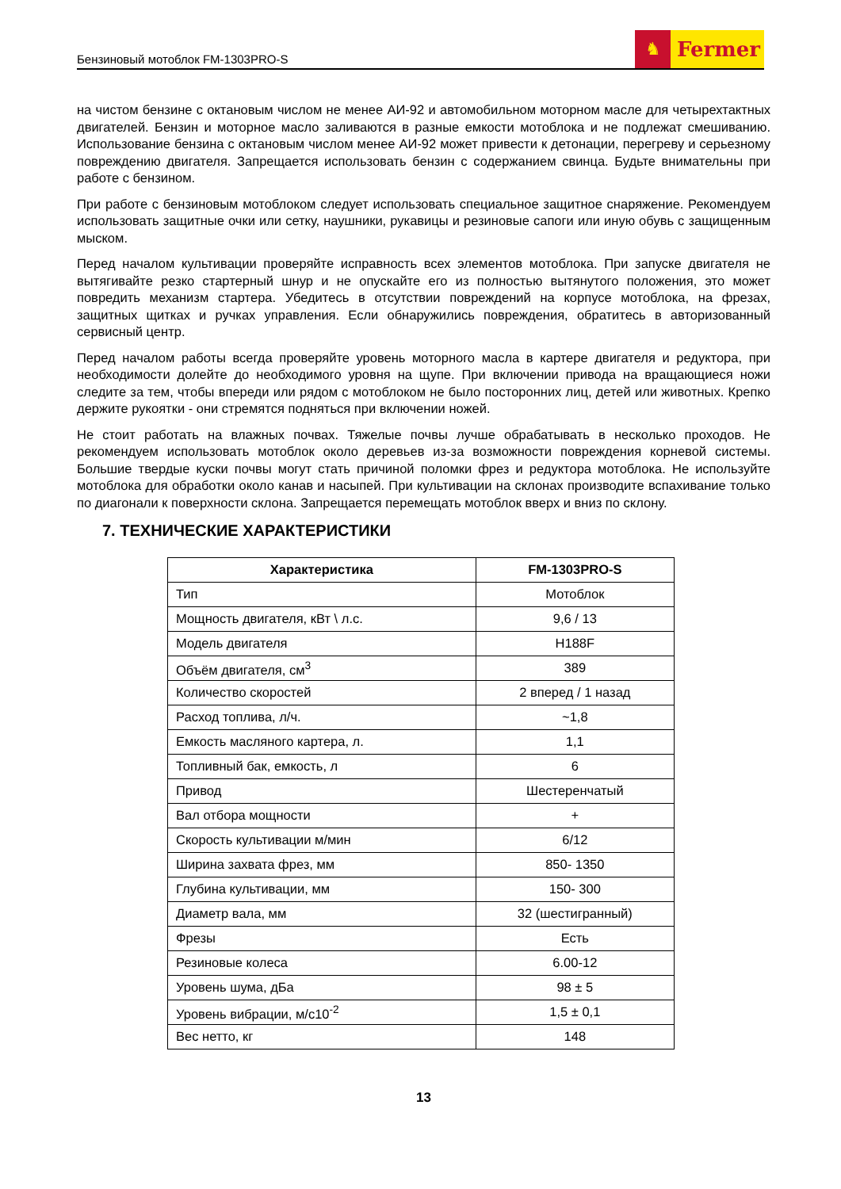Бензиновый мотоблок FM-1303PRO-S
♞
Fermer
на чистом бензине с октановым числом не менее АИ-92 и автомобильном моторном масле для четырехтактных двигателей. Бензин и моторное масло заливаются в разные емкости мотоблока и не подлежат смешиванию. Использование бензина с октановым числом менее АИ-92 может привести к детонации, перегреву и серьезному повреждению двигателя. Запрещается использовать бензин с содержанием свинца. Будьте внимательны при работе с бензином.
При работе с бензиновым мотоблоком следует использовать специальное защитное снаряжение. Рекомендуем использовать защитные очки или сетку, наушники, рукавицы и резиновые сапоги или иную обувь с защищенным мыском.
Перед началом культивации проверяйте исправность всех элементов мотоблока. При запуске двигателя не вытягивайте резко стартерный шнур и не опускайте его из полностью вытянутого положения, это может повредить механизм стартера. Убедитесь в отсутствии повреждений на корпусе мотоблока, на фрезах, защитных щитках и ручках управления. Если обнаружились повреждения, обратитесь в авторизованный сервисный центр.
Перед началом работы всегда проверяйте уровень моторного масла в картере двигателя и редуктора, при необходимости долейте до необходимого уровня на щупе. При включении привода на вращающиеся ножи следите за тем, чтобы впереди или рядом с мотоблоком не было посторонних лиц, детей или животных. Крепко держите рукоятки - они стремятся подняться при включении ножей.
Не стоит работать на влажных почвах. Тяжелые почвы лучше обрабатывать в несколько проходов. Не рекомендуем использовать мотоблок около деревьев из-за возможности повреждения корневой системы. Большие твердые куски почвы могут стать причиной поломки фрез и редуктора мотоблока. Не используйте мотоблока для обработки около канав и насыпей. При культивации на склонах производите вспахивание только по диагонали к поверхности склона. Запрещается перемещать мотоблок вверх и вниз по склону.
7. ТЕХНИЧЕСКИЕ ХАРАКТЕРИСТИКИ
| Характеристика | FM-1303PRO-S |
| --- | --- |
| Тип | Мотоблок |
| Мощность двигателя, кВт \ л.с. | 9,6 / 13 |
| Модель двигателя | H188F |
| Объём двигателя, см<sup>3</sup> | 389 |
| Количество скоростей | 2 вперед / 1 назад |
| Расход топлива, л/ч. | ~1,8 |
| Емкость масляного картера, л. | 1,1 |
| Топливный бак, емкость, л | 6 |
| Привод | Шестеренчатый |
| Вал отбора мощности | + |
| Скорость культивации м/мин | 6/12 |
| Ширина захвата фрез, мм | 850- 1350 |
| Глубина культивации, мм | 150- 300 |
| Диаметр вала, мм | 32 (шестигранный) |
| Фрезы | Есть |
| Резиновые колеса | 6.00-12 |
| Уровень шума, дБа | 98 ± 5 |
| Уровень вибрации, м/с10<sup>-2</sup> | 1,5 ± 0,1 |
| Вес нетто, кг | 148 |
13